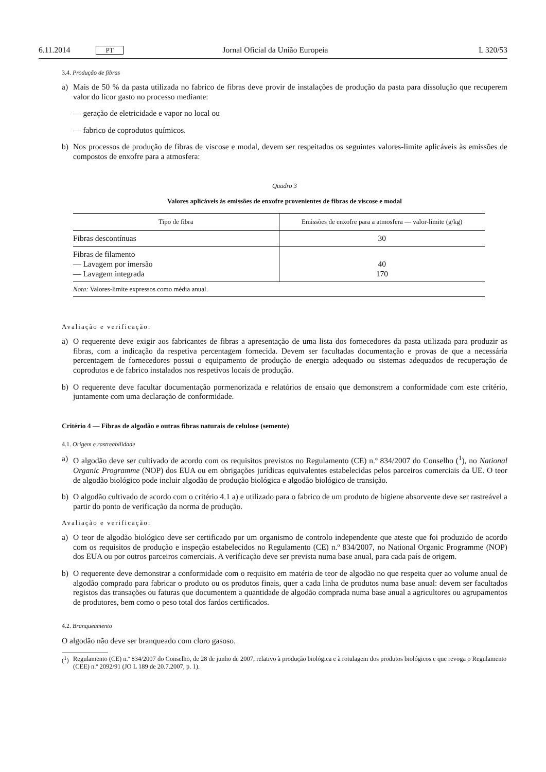6.11.2014 PT Jornal Oficial da União Europeia L 320/53
3.4. Produção de fibras
a) Mais de 50 % da pasta utilizada no fabrico de fibras deve provir de instalações de produção da pasta para dissolução que recuperem valor do licor gasto no processo mediante:
— geração de eletricidade e vapor no local ou
— fabrico de coprodutos químicos.
b) Nos processos de produção de fibras de viscose e modal, devem ser respeitados os seguintes valores-limite aplicáveis às emissões de compostos de enxofre para a atmosfera:
Quadro 3
Valores aplicáveis às emissões de enxofre provenientes de fibras de viscose e modal
| Tipo de fibra | Emissões de enxofre para a atmosfera — valor-limite (g/kg) |
| --- | --- |
| Fibras descontínuas | 30 |
| Fibras de filamento — Lavagem por imersão — Lavagem integrada | 40 170 |
| Nota: Valores-limite expressos como média anual. | |
Avaliação e verificação:
a) O requerente deve exigir aos fabricantes de fibras a apresentação de uma lista dos fornecedores da pasta utilizada para produzir as fibras, com a indicação da respetiva percentagem fornecida. Devem ser facultadas documentação e provas de que a necessária percentagem de fornecedores possui o equipamento de produção de energia adequado ou sistemas adequados de recuperação de coprodutos e de fabrico instalados nos respetivos locais de produção.
b) O requerente deve facultar documentação pormenorizada e relatórios de ensaio que demonstrem a conformidade com este critério, juntamente com uma declaração de conformidade.
Critério 4 — Fibras de algodão e outras fibras naturais de celulose (semente)
4.1. Origem e rastreabilidade
a) O algodão deve ser cultivado de acordo com os requisitos previstos no Regulamento (CE) n.º 834/2007 do Conselho (<sup>1</sup>), no National Organic Programme (NOP) dos EUA ou em obrigações jurídicas equivalentes estabelecidas pelos parceiros comerciais da UE. O teor de algodão biológico pode incluir algodão de produção biológica e algodão biológico de transição.
b) O algodão cultivado de acordo com o critério 4.1 a) e utilizado para o fabrico de um produto de higiene absorvente deve ser rastreável a partir do ponto de verificação da norma de produção.
Avaliação e verificação:
a) O teor de algodão biológico deve ser certificado por um organismo de controlo independente que ateste que foi produzido de acordo com os requisitos de produção e inspeção estabelecidos no Regulamento (CE) n.º 834/2007, no National Organic Programme (NOP) dos EUA ou por outros parceiros comerciais. A verificação deve ser prevista numa base anual, para cada país de origem.
b) O requerente deve demonstrar a conformidade com o requisito em matéria de teor de algodão no que respeita quer ao volume anual de algodão comprado para fabricar o produto ou os produtos finais, quer a cada linha de produtos numa base anual: devem ser facultados registos das transações ou faturas que documentem a quantidade de algodão comprada numa base anual a agricultores ou agrupamentos de produtores, bem como o peso total dos fardos certificados.
4.2. Branqueamento
O algodão não deve ser branqueado com cloro gasoso.
(<sup>1</sup>) Regulamento (CE) n.º 834/2007 do Conselho, de 28 de junho de 2007, relativo à produção biológica e à rotulagem dos produtos biológicos e que revoga o Regulamento (CEE) n.º 2092/91 (JO L 189 de 20.7.2007, p. 1).